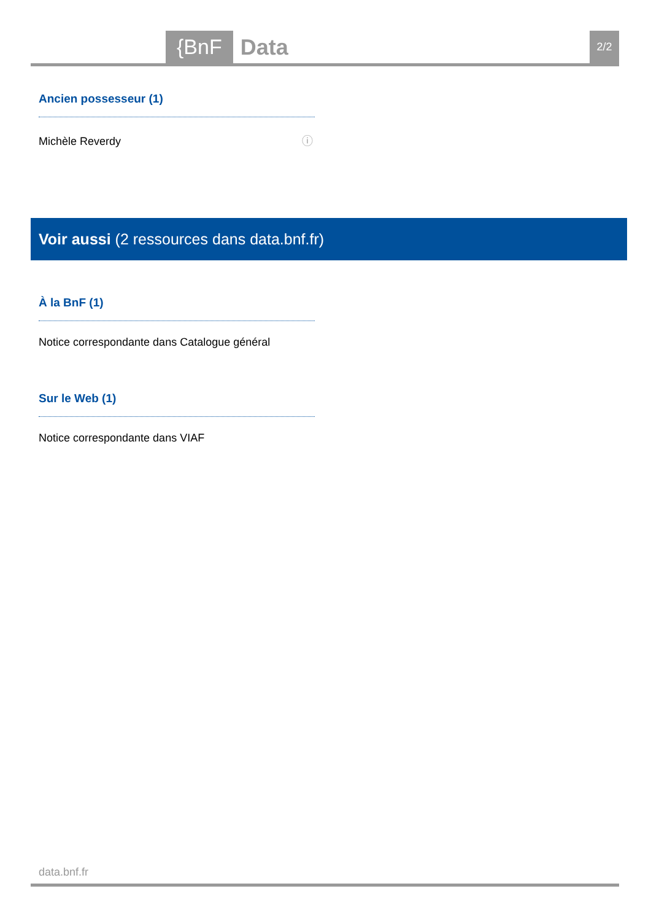{BnF Data 2/2
Ancien possesseur (1)
Michèle Reverdy ⓘ
Voir aussi (2 ressources dans data.bnf.fr)
À la BnF (1)
Notice correspondante dans Catalogue général
Sur le Web (1)
Notice correspondante dans VIAF
data.bnf.fr